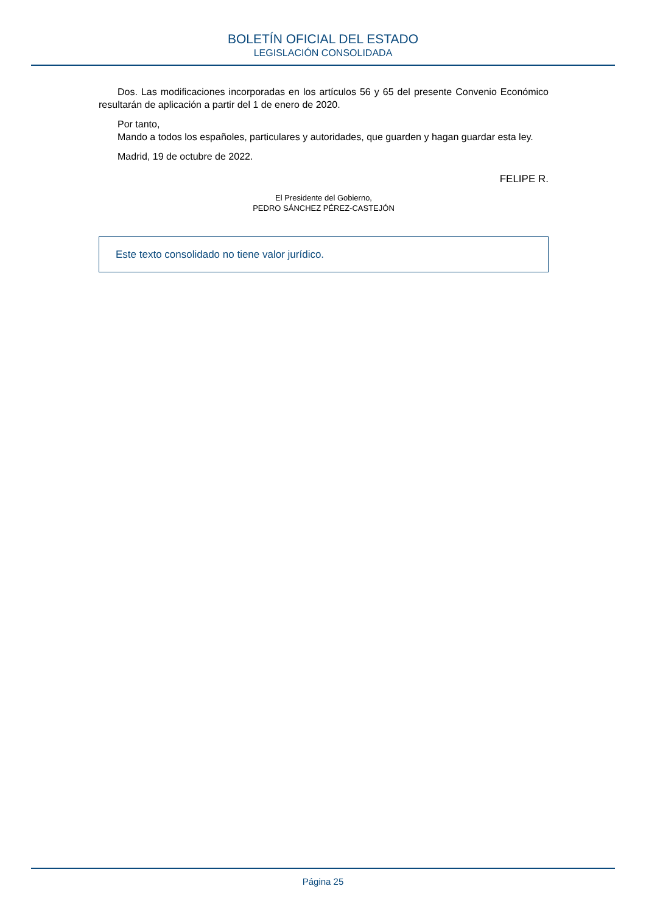BOLETÍN OFICIAL DEL ESTADO
LEGISLACIÓN CONSOLIDADA
Dos. Las modificaciones incorporadas en los artículos 56 y 65 del presente Convenio Económico resultarán de aplicación a partir del 1 de enero de 2020.
Por tanto,
Mando a todos los españoles, particulares y autoridades, que guarden y hagan guardar esta ley.
Madrid, 19 de octubre de 2022.
FELIPE R.
El Presidente del Gobierno,
PEDRO SÁNCHEZ PÉREZ-CASTEJÓN
Este texto consolidado no tiene valor jurídico.
Página 25